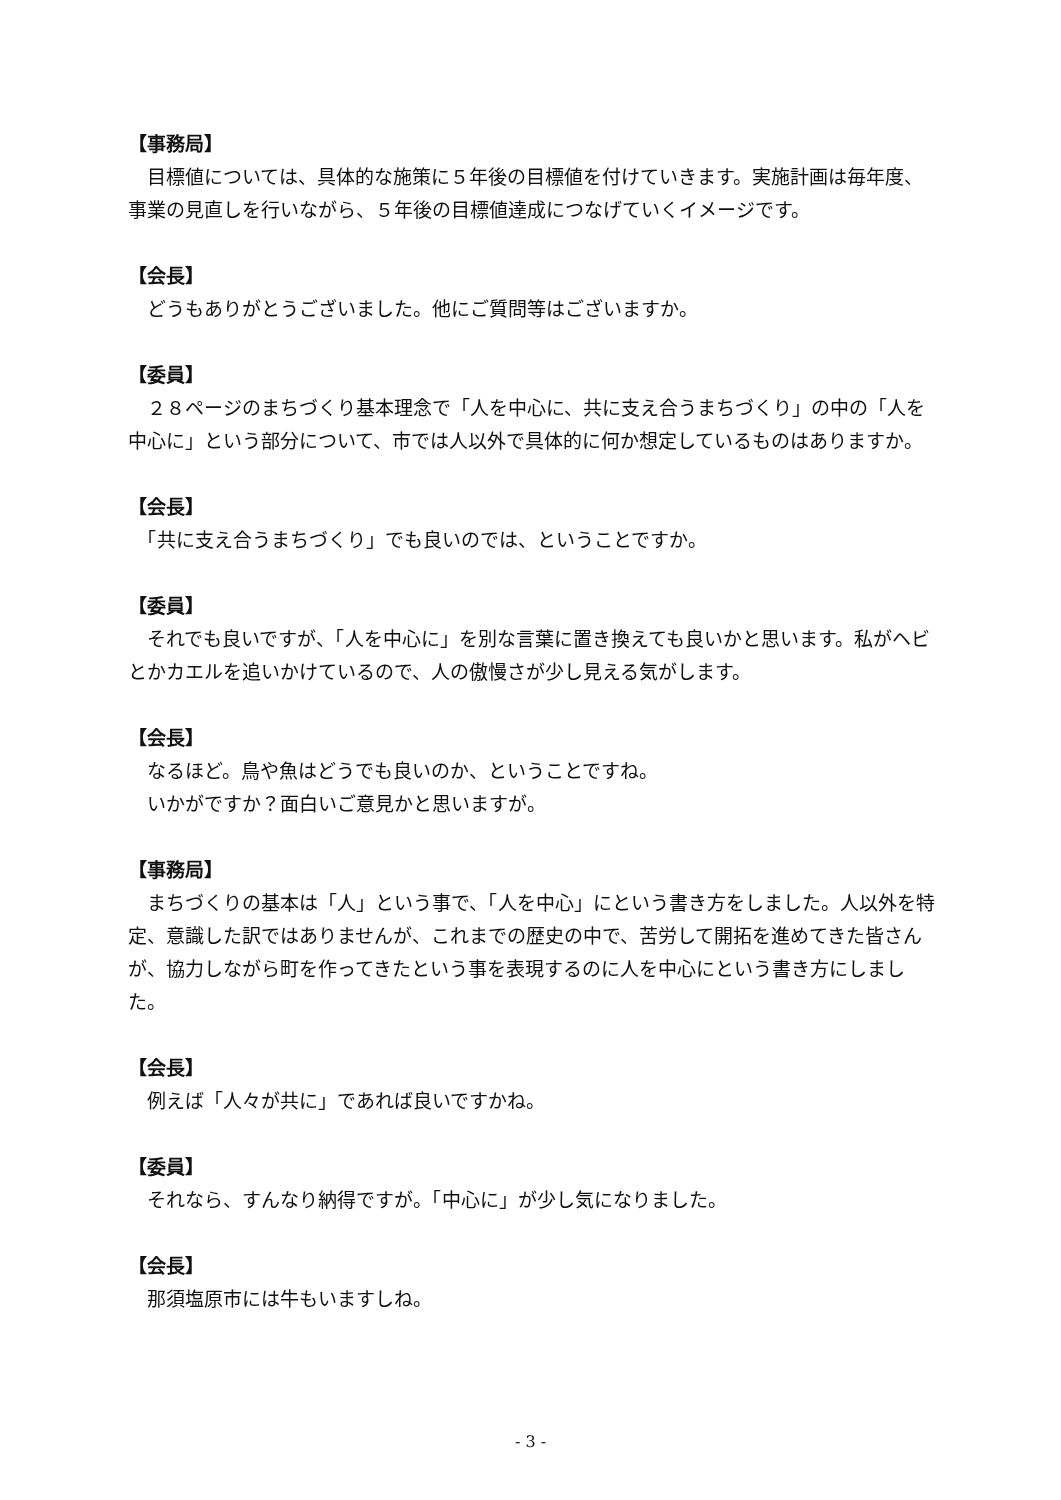【事務局】
　目標値については、具体的な施策に５年後の目標値を付けていきます。実施計画は毎年度、事業の見直しを行いながら、５年後の目標値達成につなげていくイメージです。
【会長】
　どうもありがとうございました。他にご質問等はございますか。
【委員】
　２８ページのまちづくり基本理念で「人を中心に、共に支え合うまちづくり」の中の「人を中心に」という部分について、市では人以外で具体的に何か想定しているものはありますか。
【会長】
　「共に支え合うまちづくり」でも良いのでは、ということですか。
【委員】
　それでも良いですが、「人を中心に」を別な言葉に置き換えても良いかと思います。私がヘビとかカエルを追いかけているので、人の傲慢さが少し見える気がします。
【会長】
　なるほど。鳥や魚はどうでも良いのか、ということですね。
　いかがですか？面白いご意見かと思いますが。
【事務局】
　まちづくりの基本は「人」という事で、「人を中心」にという書き方をしました。人以外を特定、意識した訳ではありませんが、これまでの歴史の中で、苦労して開拓を進めてきた皆さんが、協力しながら町を作ってきたという事を表現するのに人を中心にという書き方にしました。
【会長】
　例えば「人々が共に」であれば良いですかね。
【委員】
　それなら、すんなり納得ですが。「中心に」が少し気になりました。
【会長】
　那須塩原市には牛もいますしね。
- 3 -